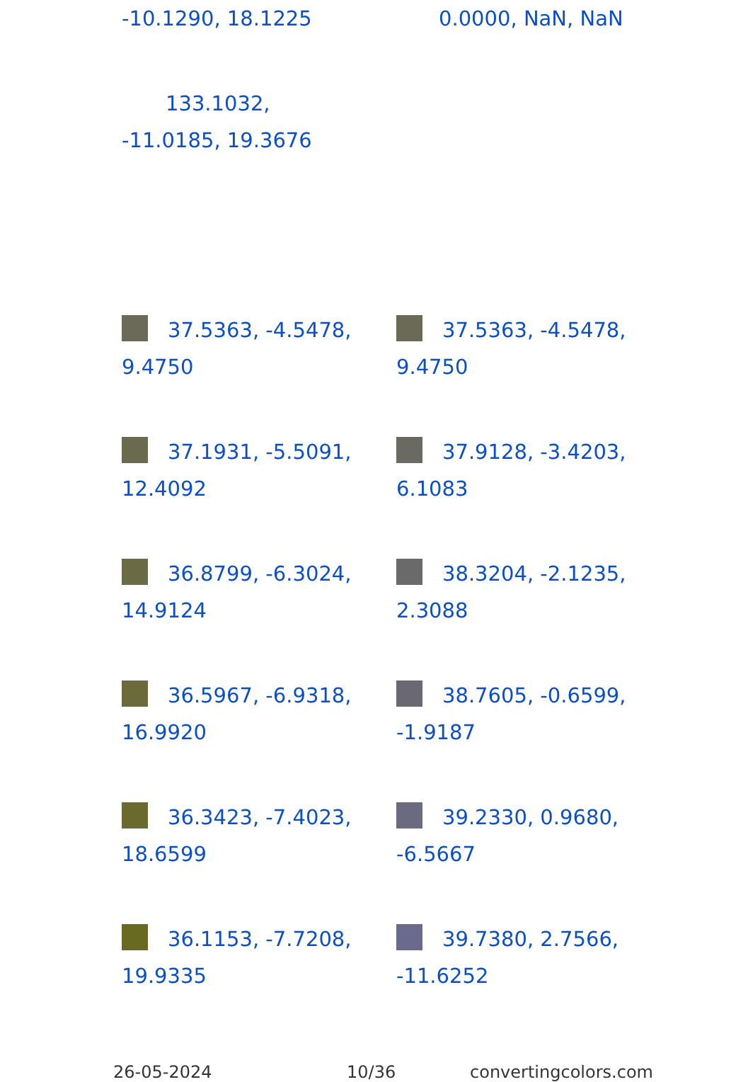-10.1290, 18.1225 0.0000, NaN, NaN
133.1032,
-11.0185, 19.3676
37.5363, -4.5478,
9.4750
37.1931, -5.5091,
12.4092
36.8799, -6.3024,
14.9124
36.5967, -6.9318,
16.9920
36.3423, -7.4023,
18.6599
36.1153, -7.7208,
19.9335
37.5363, -4.5478,
9.4750
37.9128, -3.4203,
6.1083
38.3204, -2.1235,
2.3088
38.7605, -0.6599,
-1.9187
39.2330, 0.9680,
-6.5667
39.7380, 2.7566,
-11.6252
26-05-2024 10/36 convertingcolors.com